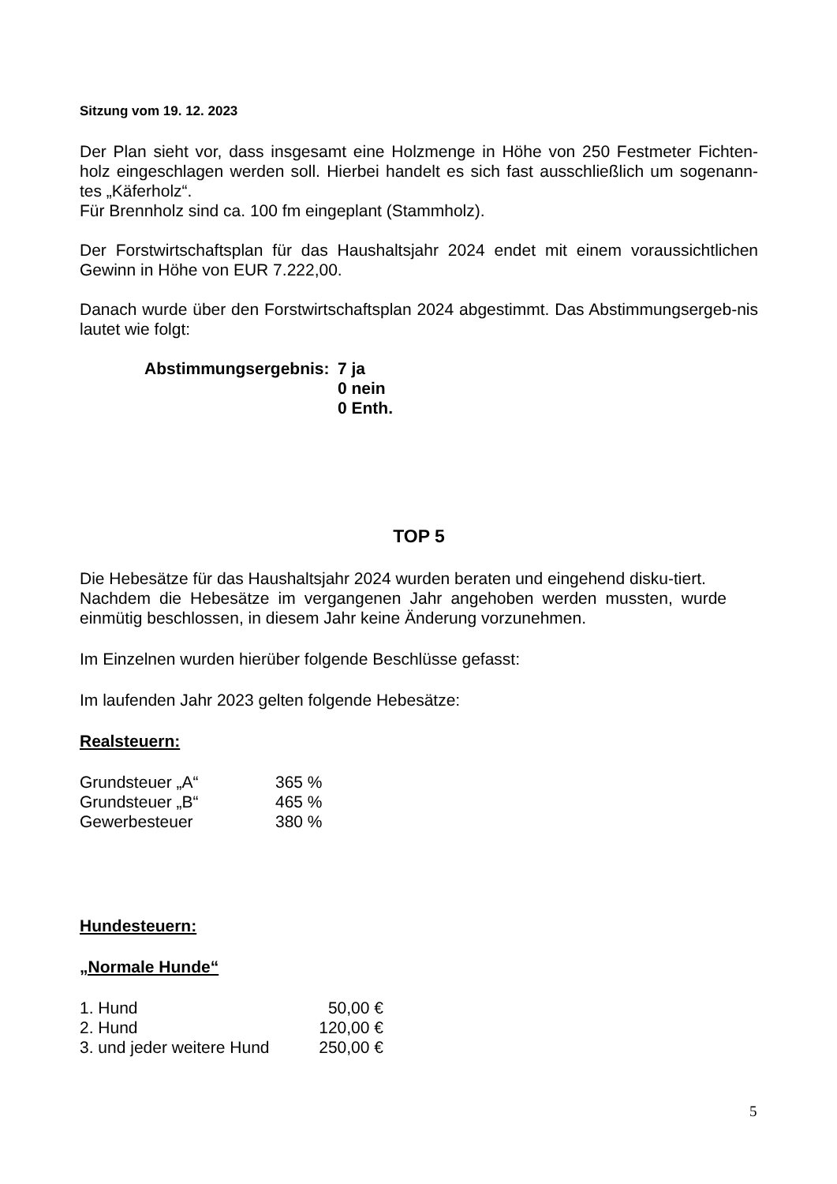Sitzung vom 19. 12. 2023
Der Plan sieht vor, dass insgesamt eine Holzmenge in Höhe von 250 Festmeter Fichten-holz eingeschlagen werden soll. Hierbei handelt es sich fast ausschließlich um sogenann-tes „Käferholz“.
Für Brennholz sind ca. 100 fm eingeplant (Stammholz).
Der Forstwirtschaftsplan für das Haushaltsjahr 2024 endet mit einem voraussichtlichen Gewinn in Höhe von EUR 7.222,00.
Danach wurde über den Forstwirtschaftsplan 2024 abgestimmt. Das Abstimmungsergeb-nis lautet wie folgt:
Abstimmungsergebnis: 7 ja
0 nein
0 Enth.
TOP 5
Die Hebesätze für das Haushaltsjahr 2024 wurden beraten und eingehend disku-tiert.
Nachdem die Hebesätze im vergangenen Jahr angehoben werden mussten, wurde einmütig beschlossen, in diesem Jahr keine Änderung vorzunehmen.
Im Einzelnen wurden hierüber folgende Beschlüsse gefasst:
Im laufenden Jahr 2023 gelten folgende Hebesätze:
Realsteuern:
| Grundsteuer „A“ | 365 % |
| Grundsteuer „B“ | 465 % |
| Gewerbesteuer | 380 % |
Hundesteuern:
„Normale Hunde“
| 1. Hund | 50,00 € |
| 2. Hund | 120,00 € |
| 3. und jeder weitere Hund | 250,00 € |
5